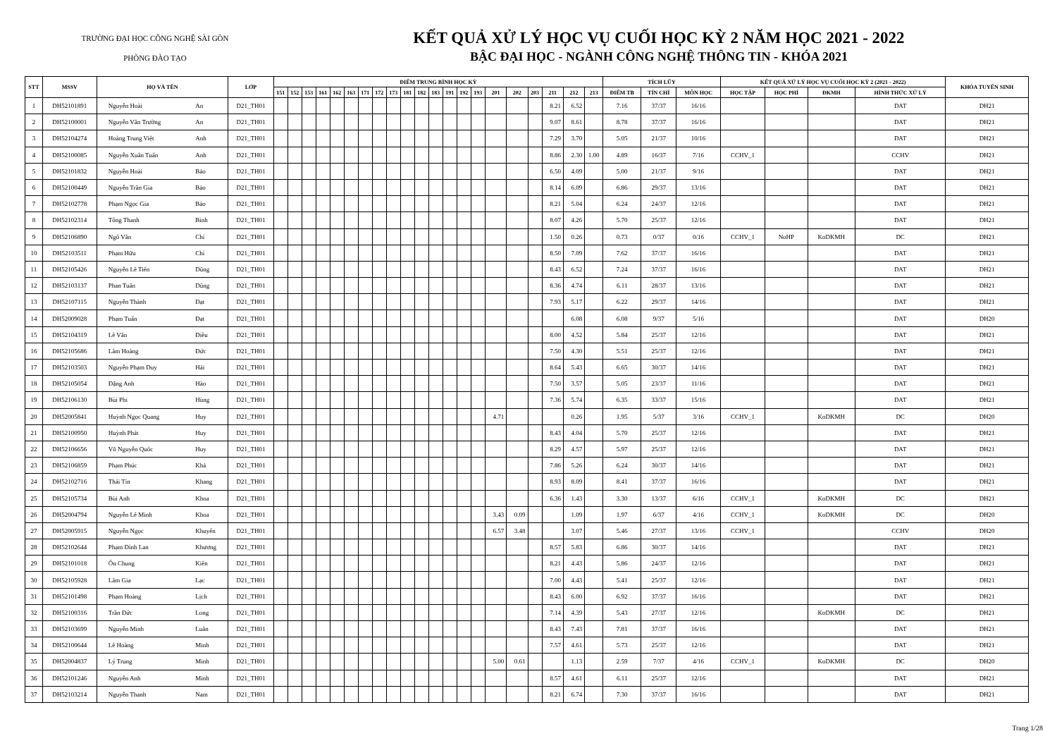TRƯỜNG ĐẠI HỌC CÔNG NGHỆ SÀI GÒN
PHÒNG ĐÀO TẠO
KẾT QUẢ XỬ LÝ HỌC VỤ CUỐI HỌC KỲ 2 NĂM HỌC 2021 - 2022
BẬC ĐẠI HỌC - NGÀNH CÔNG NGHỆ THÔNG TIN - KHÓA 2021
| STT | MSSV | HỌ VÀ TÊN | | LỚP | ĐIỂM TRUNG BÌNH HỌC KỲ | | | | | | | | | | | | | | | | | | | | | TÍCH LŨY | | | KẾT QUẢ XỬ LÝ HỌC VỤ CUỐI HỌC KỲ 2 (2021 - 2022) | | | | KHÓA TUYỂN SINH |
| --- | --- | --- | --- | --- | --- | --- | --- | --- | --- | --- | --- | --- | --- | --- | --- | --- | --- | --- | --- | --- | --- | --- | --- | --- | --- | --- | --- | --- | --- | --- | --- | --- | --- |
| | | | | | 151 | 152 | 153 | 161 | 162 | 163 | 171 | 172 | 173 | 181 | 182 | 183 | 191 | 192 | 193 | 201 | 202 | 203 | 211 | 212 | 213 | ĐIỂM TB | TÍN CHỈ | MÔN HỌC | HỌC TẬP | HỌC PHÍ | ĐKMH | HÌNH THỨC XỬ LÝ | |
| 1 | DH52101891 | Nguyễn Hoài | An | D21_TH01 | | | | | | | | | | | | | | | | | | | 8.21 | 6.52 | | 7.16 | 37/37 | 16/16 | | | | DAT | DH21 |
| 2 | DH52100001 | Nguyễn Văn Trường | An | D21_TH01 | | | | | | | | | | | | | | | | | | | 9.07 | 8.61 | | 8.78 | 37/37 | 16/16 | | | | DAT | DH21 |
| 3 | DH52104274 | Hoàng Trung Việt | Anh | D21_TH01 | | | | | | | | | | | | | | | | | | | 7.29 | 3.70 | | 5.05 | 21/37 | 10/16 | | | | DAT | DH21 |
| 4 | DH52100085 | Nguyễn Xuân Tuấn | Anh | D21_TH01 | | | | | | | | | | | | | | | | | | | 8.86 | 2.30 | 1.00 | 4.89 | 16/37 | 7/16 | CCHV_1 | | | CCHV | DH21 |
| 5 | DH52101832 | Nguyễn Hoài | Bảo | D21_TH01 | | | | | | | | | | | | | | | | | | | 6.50 | 4.09 | | 5.00 | 21/37 | 9/16 | | | | DAT | DH21 |
| 6 | DH52100449 | Nguyễn Trần Gia | Bảo | D21_TH01 | | | | | | | | | | | | | | | | | | | 8.14 | 6.09 | | 6.86 | 29/37 | 13/16 | | | | DAT | DH21 |
| 7 | DH52102778 | Phạm Ngọc Gia | Bảo | D21_TH01 | | | | | | | | | | | | | | | | | | | 8.21 | 5.04 | | 6.24 | 24/37 | 12/16 | | | | DAT | DH21 |
| 8 | DH52102314 | Tống Thanh | Bình | D21_TH01 | | | | | | | | | | | | | | | | | | | 8.07 | 4.26 | | 5.70 | 25/37 | 12/16 | | | | DAT | DH21 |
| 9 | DH52106890 | Ngô Văn | Chí | D21_TH01 | | | | | | | | | | | | | | | | | | | 1.50 | 0.26 | | 0.73 | 0/37 | 0/16 | CCHV_1 | NoHP | KoDKMH | DC | DH21 |
| 10 | DH52103511 | Phạm Hữu | Chí | D21_TH01 | | | | | | | | | | | | | | | | | | | 8.50 | 7.09 | | 7.62 | 37/37 | 16/16 | | | | DAT | DH21 |
| 11 | DH52105426 | Nguyễn Lê Tiến | Dũng | D21_TH01 | | | | | | | | | | | | | | | | | | | 8.43 | 6.52 | | 7.24 | 37/37 | 16/16 | | | | DAT | DH21 |
| 12 | DH52103137 | Phan Tuấn | Dũng | D21_TH01 | | | | | | | | | | | | | | | | | | | 8.36 | 4.74 | | 6.11 | 28/37 | 13/16 | | | | DAT | DH21 |
| 13 | DH52107115 | Nguyễn Thành | Đạt | D21_TH01 | | | | | | | | | | | | | | | | | | | 7.93 | 5.17 | | 6.22 | 29/37 | 14/16 | | | | DAT | DH21 |
| 14 | DH52009028 | Phạm Tuấn | Đạt | D21_TH01 | | | | | | | | | | | | | | | | | | | | 6.08 | | 6.08 | 9/37 | 5/16 | | | | DAT | DH20 |
| 15 | DH52104319 | Lê Văn | Điều | D21_TH01 | | | | | | | | | | | | | | | | | | | 8.00 | 4.52 | | 5.84 | 25/37 | 12/16 | | | | DAT | DH21 |
| 16 | DH52105686 | Lâm Hoàng | Đức | D21_TH01 | | | | | | | | | | | | | | | | | | | 7.50 | 4.30 | | 5.51 | 25/37 | 12/16 | | | | DAT | DH21 |
| 17 | DH52103503 | Nguyễn Phạm Duy | Hải | D21_TH01 | | | | | | | | | | | | | | | | | | | 8.64 | 5.43 | | 6.65 | 30/37 | 14/16 | | | | DAT | DH21 |
| 18 | DH52105054 | Đặng Anh | Hào | D21_TH01 | | | | | | | | | | | | | | | | | | | 7.50 | 3.57 | | 5.05 | 23/37 | 11/16 | | | | DAT | DH21 |
| 19 | DH52106130 | Bùi Phi | Hùng | D21_TH01 | | | | | | | | | | | | | | | | | | | 7.36 | 5.74 | | 6.35 | 33/37 | 15/16 | | | | DAT | DH21 |
| 20 | DH52005841 | Huỳnh Ngọc Quang | Huy | D21_TH01 | | | | | | | | | | | | | | | | 4.71 | | | | 0.26 | | 1.95 | 5/37 | 3/16 | CCHV_1 | | KoDKMH | DC | DH20 |
| 21 | DH52100950 | Huỳnh Phát | Huy | D21_TH01 | | | | | | | | | | | | | | | | | | | 8.43 | 4.04 | | 5.70 | 25/37 | 12/16 | | | | DAT | DH21 |
| 22 | DH52106656 | Võ Nguyễn Quốc | Huy | D21_TH01 | | | | | | | | | | | | | | | | | | | 8.29 | 4.57 | | 5.97 | 25/37 | 12/16 | | | | DAT | DH21 |
| 23 | DH52106859 | Phạm Phúc | Khả | D21_TH01 | | | | | | | | | | | | | | | | | | | 7.86 | 5.26 | | 6.24 | 30/37 | 14/16 | | | | DAT | DH21 |
| 24 | DH52102716 | Thái Tín | Khang | D21_TH01 | | | | | | | | | | | | | | | | | | | 8.93 | 8.09 | | 8.41 | 37/37 | 16/16 | | | | DAT | DH21 |
| 25 | DH52105734 | Bùi Anh | Khoa | D21_TH01 | | | | | | | | | | | | | | | | | | | 6.36 | 1.43 | | 3.30 | 13/37 | 6/16 | CCHV_1 | | KoDKMH | DC | DH21 |
| 26 | DH52004794 | Nguyễn Lê Minh | Khoa | D21_TH01 | | | | | | | | | | | | | | | | 3.43 | 0.09 | | | 1.09 | | 1.97 | 6/37 | 4/16 | CCHV_1 | | KoDKMH | DC | DH20 |
| 27 | DH52005915 | Nguyễn Ngọc | Khuyến | D21_TH01 | | | | | | | | | | | | | | | | 6.57 | 3.48 | | | 3.07 | | 5.46 | 27/37 | 13/16 | CCHV_1 | | | CCHV | DH20 |
| 28 | DH52102644 | Phạm Đình Lan | Khương | D21_TH01 | | | | | | | | | | | | | | | | | | | 8.57 | 5.83 | | 6.86 | 30/37 | 14/16 | | | | DAT | DH21 |
| 29 | DH52101018 | Ôn Chung | Kiên | D21_TH01 | | | | | | | | | | | | | | | | | | | 8.21 | 4.43 | | 5.86 | 24/37 | 12/16 | | | | DAT | DH21 |
| 30 | DH52105928 | Lâm Gia | Lạc | D21_TH01 | | | | | | | | | | | | | | | | | | | 7.00 | 4.43 | | 5.41 | 25/37 | 12/16 | | | | DAT | DH21 |
| 31 | DH52101498 | Phạm Hoàng | Lịch | D21_TH01 | | | | | | | | | | | | | | | | | | | 8.43 | 6.00 | | 6.92 | 37/37 | 16/16 | | | | DAT | DH21 |
| 32 | DH52100316 | Trần Đức | Long | D21_TH01 | | | | | | | | | | | | | | | | | | | 7.14 | 4.39 | | 5.43 | 27/37 | 12/16 | | | KoDKMH | DC | DH21 |
| 33 | DH52103699 | Nguyễn Minh | Luân | D21_TH01 | | | | | | | | | | | | | | | | | | | 8.43 | 7.43 | | 7.81 | 37/37 | 16/16 | | | | DAT | DH21 |
| 34 | DH52100644 | Lê Hoàng | Minh | D21_TH01 | | | | | | | | | | | | | | | | | | | 7.57 | 4.61 | | 5.73 | 25/37 | 12/16 | | | | DAT | DH21 |
| 35 | DH52004837 | Lý Trung | Minh | D21_TH01 | | | | | | | | | | | | | | | | 5.00 | 0.61 | | | 1.13 | | 2.59 | 7/37 | 4/16 | CCHV_1 | | KoDKMH | DC | DH20 |
| 36 | DH52101246 | Nguyễn Anh | Minh | D21_TH01 | | | | | | | | | | | | | | | | | | | 8.57 | 4.61 | | 6.11 | 25/37 | 12/16 | | | | DAT | DH21 |
| 37 | DH52103214 | Nguyễn Thanh | Nam | D21_TH01 | | | | | | | | | | | | | | | | | | | 8.21 | 6.74 | | 7.30 | 37/37 | 16/16 | | | | DAT | DH21 |
Trang 1/28